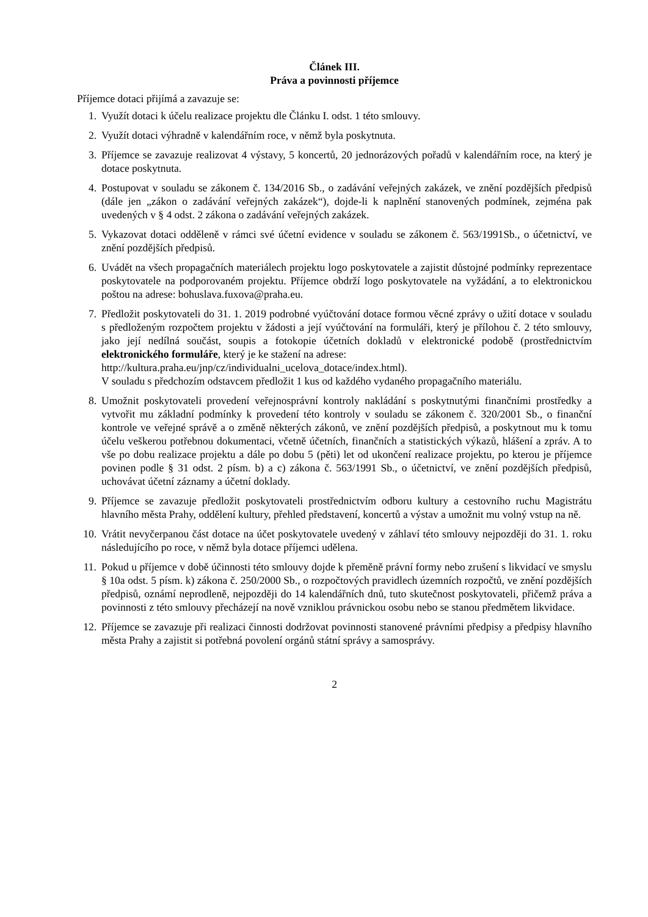Článek III.
Práva a povinnosti příjemce
Příjemce dotaci přijímá a zavazuje se:
1. Využít dotaci k účelu realizace projektu dle Článku I. odst. 1 této smlouvy.
2. Využít dotaci výhradně v kalendářním roce, v němž byla poskytnuta.
3. Příjemce se zavazuje realizovat 4 výstavy, 5 koncertů, 20 jednorázových pořadů v kalendářním roce, na který je dotace poskytnuta.
4. Postupovat v souladu se zákonem č. 134/2016 Sb., o zadávání veřejných zakázek, ve znění pozdějších předpisů (dále jen „zákon o zadávání veřejných zakázek“), dojde-li k naplnění stanovených podmínek, zejména pak uvedených v § 4 odst. 2 zákona o zadávání veřejných zakázek.
5. Vykazovat dotaci odděleně v rámci své účetní evidence v souladu se zákonem č. 563/1991Sb., o účetnictví, ve znění pozdějších předpisů.
6. Uvádět na všech propagačních materiálech projektu logo poskytovatele a zajistit důstojné podmínky reprezentace poskytovatele na podporovaném projektu. Příjemce obdrží logo poskytovatele na vyžádání, a to elektronickou poštou na adrese: bohuslava.fuxova@praha.eu.
7. Předložit poskytovateli do 31. 1. 2019 podrobné vyúčtování dotace formou věcné zprávy o užití dotace v souladu s předloženým rozpočtem projektu v žádosti a její vyúčtování na formuláři, který je přílohou č. 2 této smlouvy, jako její nedílná součást, soupis a fotokopie účetních dokladů v elektronické podobě (prostřednictvím elektronického formuláře, který je ke stažení na adrese:
http://kultura.praha.eu/jnp/cz/individualni_ucelova_dotace/index.html).
V souladu s předchozím odstavcem předložit 1 kus od každého vydaného propagačního materiálu.
8. Umožnit poskytovateli provedení veřejnosprávní kontroly nakládání s poskytnutými finančními prostředky a vytvořit mu základní podmínky k provedení této kontroly v souladu se zákonem č. 320/2001 Sb., o finanční kontrole ve veřejné správě a o změně některých zákonů, ve znění pozdějších předpisů, a poskytnout mu k tomu účelu veškerou potřebnou dokumentaci, včetně účetních, finančních a statistických výkazů, hlášení a zpráv. A to vše po dobu realizace projektu a dále po dobu 5 (pěti) let od ukončení realizace projektu, po kterou je příjemce povinen podle § 31 odst. 2 písm. b) a c) zákona č. 563/1991 Sb., o účetnictví, ve znění pozdějších předpisů, uchovávat účetní záznamy a účetní doklady.
9. Příjemce se zavazuje předložit poskytovateli prostřednictvím odboru kultury a cestovního ruchu Magistrátu hlavního města Prahy, oddělení kultury, přehled představení, koncertů a výstav a umožnit mu volný vstup na ně.
10. Vrátit nevyčerpanou část dotace na účet poskytovatele uvedený v záhlaví této smlouvy nejpozději do 31. 1. roku následujícího po roce, v němž byla dotace příjemci udělena.
11. Pokud u příjemce v době účinnosti této smlouvy dojde k přeměně právní formy nebo zrušení s likvidací ve smyslu § 10a odst. 5 písm. k) zákona č. 250/2000 Sb., o rozpočtových pravidlech územních rozpočtů, ve znění pozdějších předpisů, oznámí neprodleně, nejpozději do 14 kalendářních dnů, tuto skutečnost poskytovateli, přičemž práva a povinnosti z této smlouvy přecházejí na nově vzniklou právnickou osobu nebo se stanou předmětem likvidace.
12. Příjemce se zavazuje při realizaci činnosti dodržovat povinnosti stanovené právními předpisy a předpisy hlavního města Prahy a zajistit si potřebná povolení orgánů státní správy a samosprávy.
2